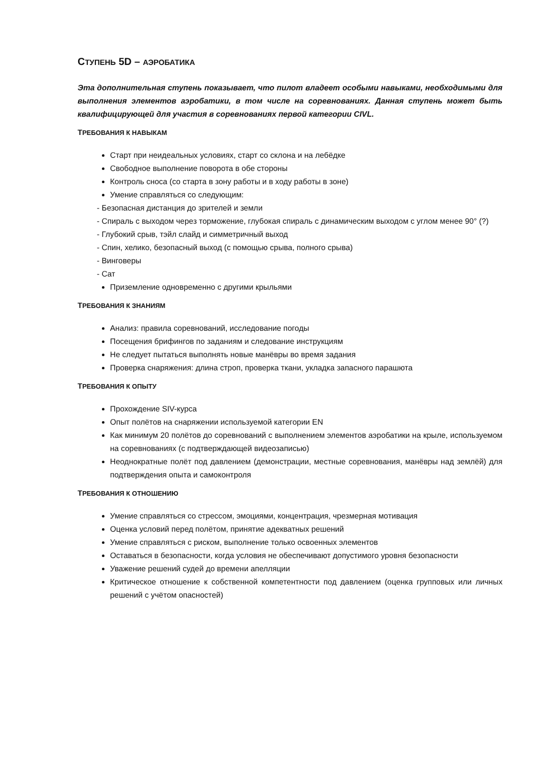СТУПЕНЬ 5D – АЭРОБАТИКА
Эта дополнительная ступень показывает, что пилот владеет особыми навыками, необходимыми для выполнения элементов аэробатики, в том числе на соревнованиях. Данная ступень может быть квалифицирующей для участия в соревнованиях первой категории CIVL.
ТРЕБОВАНИЯ К НАВЫКАМ
Старт при неидеальных условиях, старт со склона и на лебёдке
Свободное выполнение поворота в обе стороны
Контроль сноса (со старта в зону работы и в ходу работы в зоне)
Умение справляться со следующим:
- Безопасная дистанция до зрителей и земли
- Спираль с выходом через торможение, глубокая спираль с динамическим выходом с углом менее 90° (?)
- Глубокий срыв, тэйл слайд и симметричный выход
- Спин, хелико, безопасный выход (с помощью срыва, полного срыва)
- Винговеры
- Сат
Приземление одновременно с другими крыльями
ТРЕБОВАНИЯ К ЗНАНИЯМ
Анализ: правила соревнований, исследование погоды
Посещения брифингов по заданиям и следование инструкциям
Не следует пытаться выполнять новые манёвры во время задания
Проверка снаряжения: длина строп, проверка ткани, укладка запасного парашюта
ТРЕБОВАНИЯ К ОПЫТУ
Прохождение SIV-курса
Опыт полётов на снаряжении используемой категории EN
Как минимум 20 полётов до соревнований с выполнением элементов аэробатики на крыле, используемом на соревнованиях (с подтверждающей видеозаписью)
Неоднократные полёт под давлением (демонстрации, местные соревнования, манёвры над землёй) для подтверждения опыта и самоконтроля
ТРЕБОВАНИЯ К ОТНОШЕНИЮ
Умение справляться со стрессом, эмоциями, концентрация, чрезмерная мотивация
Оценка условий перед полётом, принятие адекватных решений
Умение справляться с риском, выполнение только освоенных элементов
Оставаться в безопасности, когда условия не обеспечивают допустимого уровня безопасности
Уважение решений судей до времени апелляции
Критическое отношение к собственной компетентности под давлением (оценка групповых или личных решений с учётом опасностей)